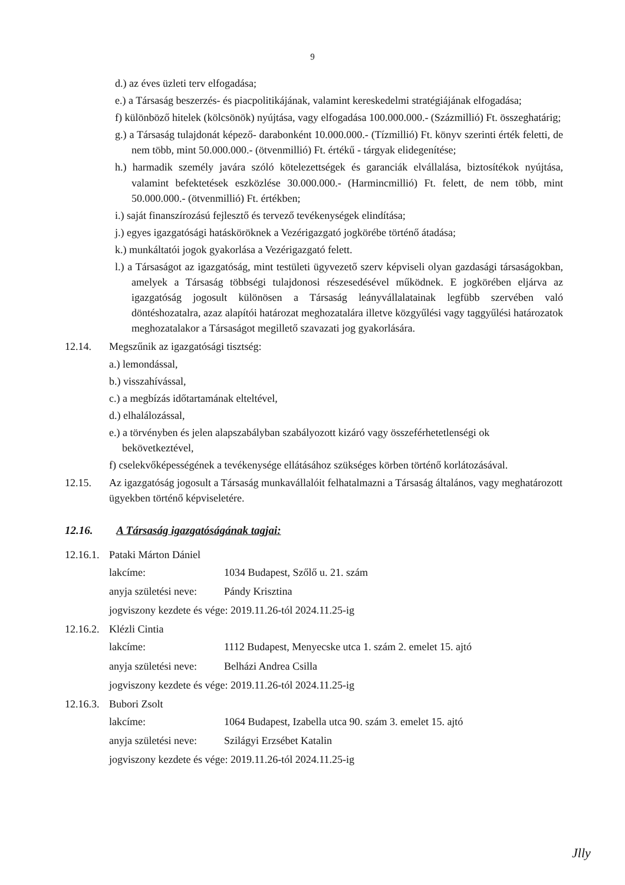9
d.) az éves üzleti terv elfogadása;
e.) a Társaság beszerzés- és piacpolitikájának, valamint kereskedelmi stratégiájának elfogadása;
f) különböző hitelek (kölcsönök) nyújtása, vagy elfogadása 100.000.000.- (Százmillió) Ft. összeghatárig;
g.) a Társaság tulajdonát képező- darabonként 10.000.000.- (Tízmillió) Ft. könyv szerinti érték feletti, de nem több, mint 50.000.000.- (ötvenmillió) Ft. értékű - tárgyak elidegenítése;
h.) harmadik személy javára szóló kötelezettségek és garanciák elvállalása, biztosítékok nyújtása, valamint befektetések eszközlése 30.000.000.- (Harmincmillió) Ft. felett, de nem több, mint 50.000.000.- (ötvenmillió) Ft. értékben;
i.) saját finanszírozású fejlesztő és tervező tevékenységek elindítása;
j.) egyes igazgatósági hatásköröknek a Vezérigazgató jogkörébe történő átadása;
k.) munkáltatói jogok gyakorlása a Vezérigazgató felett.
l.) a Társaságot az igazgatóság, mint testületi ügyvezető szerv képviseli olyan gazdasági társaságokban, amelyek a Társaság többségi tulajdonosi részesedésével működnek. E jogkörében eljárva az igazgatóság jogosult különösen a Társaság leányvállalatainak legfübb szervében való döntéshozatalra, azaz alapítói határozat meghozatalára illetve közgyűlési vagy taggyűlési határozatok meghozatalakor a Társaságot megillető szavazati jog gyakorlására.
12.14. Megszűnik az igazgatósági tisztség:
a.) lemondással,
b.) visszahívással,
c.) a megbízás időtartamának elteltével,
d.) elhalálozással,
e.) a törvényben és jelen alapszabályban szabályozott kizáró vagy összeférhetetlenségi ok bekövetkeztével,
f) cselekvőképességének a tevékenysége ellátásához szükséges körben történő korlátozásával.
12.15. Az igazgatóság jogosult a Társaság munkavállalóit felhatalmazni a Társaság általános, vagy meghatározott ügyekben történő képviseletére.
12.16. A Társaság igazgatóságának tagjai:
12.16.1. Pataki Márton Dániel
lakcíme: 1034 Budapest, Szőlő u. 21. szám
anyja születési neve: Pándy Krisztina
jogviszony kezdete és vége: 2019.11.26-tól 2024.11.25-ig
12.16.2. Klézli Cintia
lakcíme: 1112 Budapest, Menyecske utca 1. szám 2. emelet 15. ajtó
anyja születési neve: Belházi Andrea Csilla
jogviszony kezdete és vége: 2019.11.26-tól 2024.11.25-ig
12.16.3. Bubori Zsolt
lakcíme: 1064 Budapest, Izabella utca 90. szám 3. emelet 15. ajtó
anyja születési neve: Szilágyi Erzsébet Katalin
jogviszony kezdete és vége: 2019.11.26-tól 2024.11.25-ig
Jlly